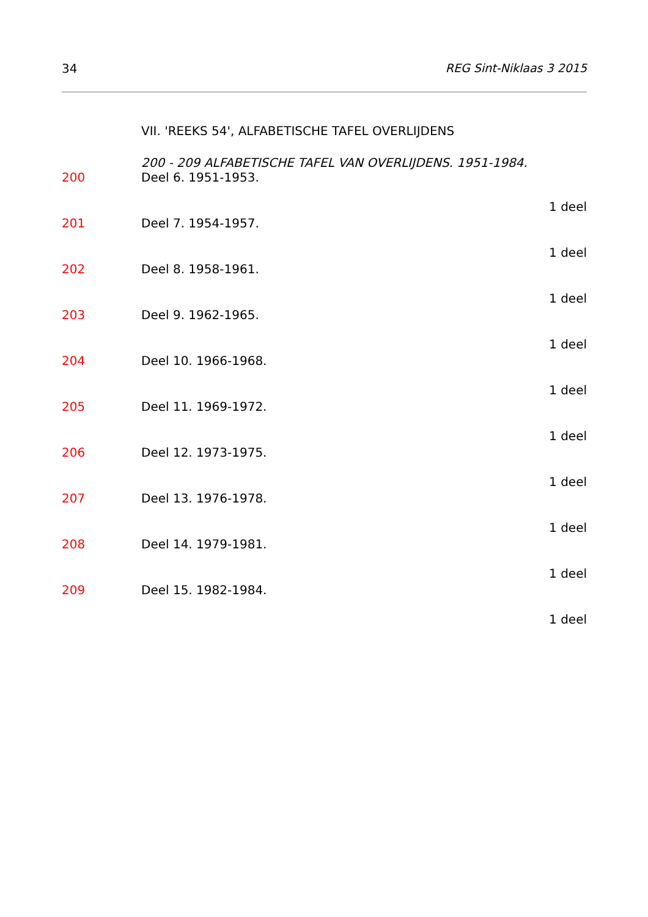34 REG Sint-Niklaas 3 2015
VII. 'REEKS 54', ALFABETISCHE TAFEL OVERLIJDENS
200 - 209 ALFABETISCHE TAFEL VAN OVERLIJDENS. 1951-1984.
200 Deel 6. 1951-1953.
1 deel
201 Deel 7. 1954-1957.
1 deel
202 Deel 8. 1958-1961.
1 deel
203 Deel 9. 1962-1965.
1 deel
204 Deel 10. 1966-1968.
1 deel
205 Deel 11. 1969-1972.
1 deel
206 Deel 12. 1973-1975.
1 deel
207 Deel 13. 1976-1978.
1 deel
208 Deel 14. 1979-1981.
1 deel
209 Deel 15. 1982-1984.
1 deel